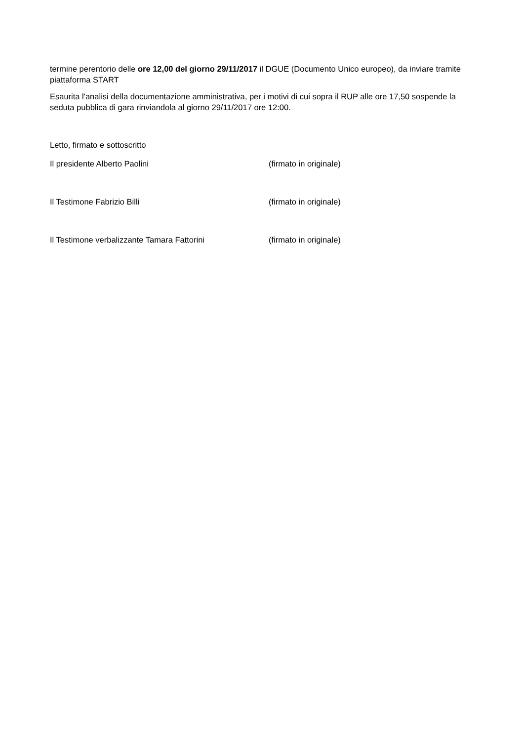termine perentorio delle ore 12,00 del giorno 29/11/2017 il DGUE (Documento Unico europeo), da inviare tramite piattaforma START
Esaurita l'analisi della documentazione amministrativa, per i motivi di cui sopra il RUP alle ore 17,50 sospende la seduta pubblica di gara rinviandola al giorno 29/11/2017 ore 12:00.
Letto, firmato e sottoscritto
Il presidente Alberto Paolini (firmato in originale)
Il Testimone Fabrizio Billi (firmato in originale)
Il Testimone verbalizzante Tamara Fattorini (firmato in originale)